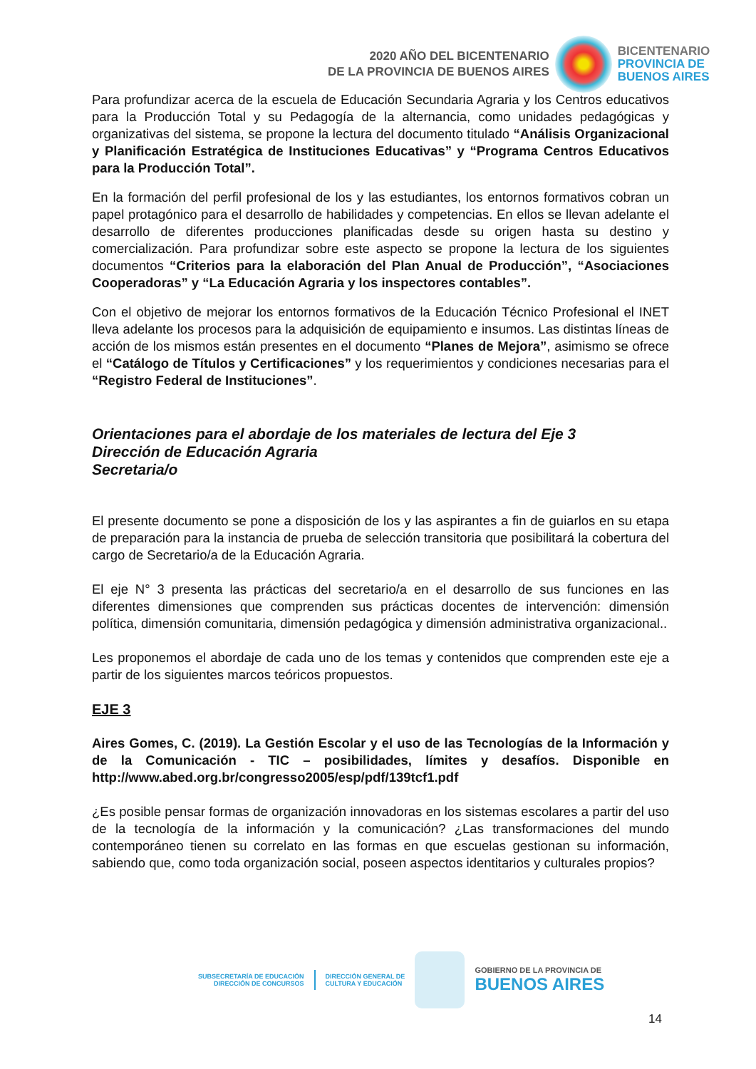2020 AÑO DEL BICENTENARIO
DE LA PROVINCIA DE BUENOS AIRES
BICENTENARIO
PROVINCIA DE
BUENOS AIRES
Para profundizar acerca de la escuela de Educación Secundaria Agraria y los Centros educativos para la Producción Total y su Pedagogía de la alternancia, como unidades pedagógicas y organizativas del sistema, se propone la lectura del documento titulado “Análisis Organizacional y Planificación Estratégica de Instituciones Educativas” y “Programa Centros Educativos para la Producción Total”.
En la formación del perfil profesional de los y las estudiantes, los entornos formativos cobran un papel protagónico para el desarrollo de habilidades y competencias. En ellos se llevan adelante el desarrollo de diferentes producciones planificadas desde su origen hasta su destino y comercialización. Para profundizar sobre este aspecto se propone la lectura de los siguientes documentos “Criterios para la elaboración del Plan Anual de Producción”, “Asociaciones Cooperadoras” y “La Educación Agraria y los inspectores contables”.
Con el objetivo de mejorar los entornos formativos de la Educación Técnico Profesional el INET lleva adelante los procesos para la adquisición de equipamiento e insumos. Las distintas líneas de acción de los mismos están presentes en el documento “Planes de Mejora”, asimismo se ofrece el “Catálogo de Títulos y Certificaciones” y los requerimientos y condiciones necesarias para el “Registro Federal de Instituciones”.
Orientaciones para el abordaje de los materiales de lectura del Eje 3
Dirección de Educación Agraria
Secretaria/o
El presente documento se pone a disposición de los y las aspirantes a fin de guiarlos en su etapa de preparación para la instancia de prueba de selección transitoria que posibilitará la cobertura del cargo de Secretario/a de la Educación Agraria.
El eje N° 3 presenta las prácticas del secretario/a en el desarrollo de sus funciones en las diferentes dimensiones que comprenden sus prácticas docentes de intervención: dimensión política, dimensión comunitaria, dimensión pedagógica y dimensión administrativa organizacional..
Les proponemos el abordaje de cada uno de los temas y contenidos que comprenden este eje a partir de los siguientes marcos teóricos propuestos.
EJE 3
Aires Gomes, C. (2019). La Gestión Escolar y el uso de las Tecnologías de la Información y de la Comunicación - TIC – posibilidades, límites y desafíos. Disponible en http://www.abed.org.br/congresso2005/esp/pdf/139tcf1.pdf
¿Es posible pensar formas de organización innovadoras en los sistemas escolares a partir del uso de la tecnología de la información y la comunicación? ¿Las transformaciones del mundo contemporáneo tienen su correlato en las formas en que escuelas gestionan su información, sabiendo que, como toda organización social, poseen aspectos identitarios y culturales propios?
SUBSECRETARÍA DE EDUCACIÓN
DIRECCIÓN DE CONCURSOS
DIRECCIÓN GENERAL DE
CULTURA Y EDUCACIÓN
GOBIERNO DE LA PROVINCIA DE
BUENOS AIRES
14